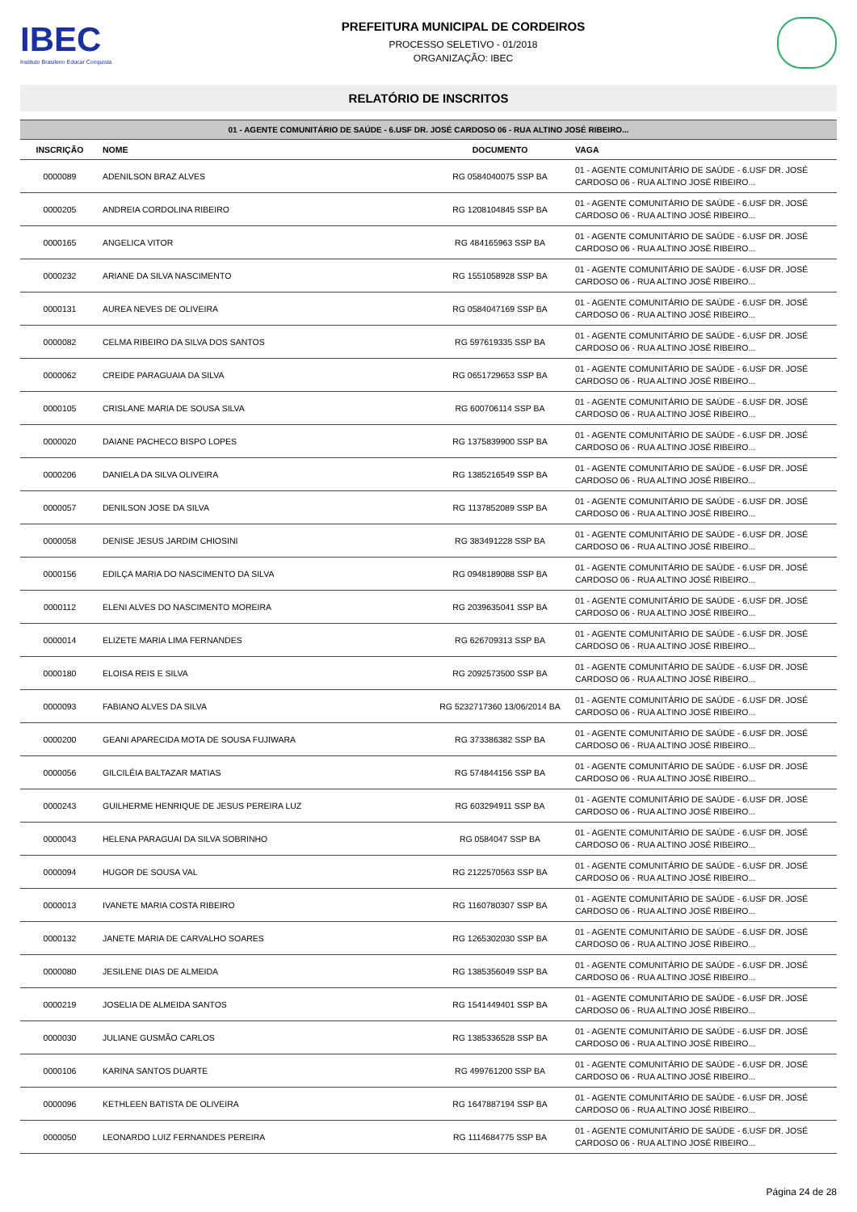IBEC
Instituto Brasileiro Educar Conquista
PREFEITURA MUNICIPAL DE CORDEIROS
PROCESSO SELETIVO - 01/2018
ORGANIZAÇÃO: IBEC
RELATÓRIO DE INSCRITOS
| 01 - AGENTE COMUNITÁRIO DE SAÚDE - 6.USF DR. JOSÉ CARDOSO 06 - RUA ALTINO JOSÉ RIBEIRO... | | | |
| --- | --- | --- | --- |
| INSCRIÇÃO | NOME | DOCUMENTO | VAGA |
| 0000089 | ADENILSON BRAZ ALVES | RG 0584040075 SSP BA | 01 - AGENTE COMUNITÁRIO DE SAÚDE - 6.USF DR. JOSÉ CARDOSO 06 - RUA ALTINO JOSÉ RIBEIRO... |
| 0000205 | ANDREIA CORDOLINA RIBEIRO | RG 1208104845 SSP BA | 01 - AGENTE COMUNITÁRIO DE SAÚDE - 6.USF DR. JOSÉ CARDOSO 06 - RUA ALTINO JOSÉ RIBEIRO... |
| 0000165 | ANGELICA VITOR | RG 484165963 SSP BA | 01 - AGENTE COMUNITÁRIO DE SAÚDE - 6.USF DR. JOSÉ CARDOSO 06 - RUA ALTINO JOSÉ RIBEIRO... |
| 0000232 | ARIANE DA SILVA NASCIMENTO | RG 1551058928 SSP BA | 01 - AGENTE COMUNITÁRIO DE SAÚDE - 6.USF DR. JOSÉ CARDOSO 06 - RUA ALTINO JOSÉ RIBEIRO... |
| 0000131 | AUREA NEVES DE OLIVEIRA | RG 0584047169 SSP BA | 01 - AGENTE COMUNITÁRIO DE SAÚDE - 6.USF DR. JOSÉ CARDOSO 06 - RUA ALTINO JOSÉ RIBEIRO... |
| 0000082 | CELMA RIBEIRO DA SILVA DOS SANTOS | RG 597619335 SSP BA | 01 - AGENTE COMUNITÁRIO DE SAÚDE - 6.USF DR. JOSÉ CARDOSO 06 - RUA ALTINO JOSÉ RIBEIRO... |
| 0000062 | CREIDE PARAGUAIA DA SILVA | RG 0651729653 SSP BA | 01 - AGENTE COMUNITÁRIO DE SAÚDE - 6.USF DR. JOSÉ CARDOSO 06 - RUA ALTINO JOSÉ RIBEIRO... |
| 0000105 | CRISLANE MARIA DE SOUSA SILVA | RG 600706114 SSP BA | 01 - AGENTE COMUNITÁRIO DE SAÚDE - 6.USF DR. JOSÉ CARDOSO 06 - RUA ALTINO JOSÉ RIBEIRO... |
| 0000020 | DAIANE PACHECO BISPO LOPES | RG 1375839900 SSP BA | 01 - AGENTE COMUNITÁRIO DE SAÚDE - 6.USF DR. JOSÉ CARDOSO 06 - RUA ALTINO JOSÉ RIBEIRO... |
| 0000206 | DANIELA DA SILVA OLIVEIRA | RG 1385216549 SSP BA | 01 - AGENTE COMUNITÁRIO DE SAÚDE - 6.USF DR. JOSÉ CARDOSO 06 - RUA ALTINO JOSÉ RIBEIRO... |
| 0000057 | DENILSON JOSE DA SILVA | RG 1137852089 SSP BA | 01 - AGENTE COMUNITÁRIO DE SAÚDE - 6.USF DR. JOSÉ CARDOSO 06 - RUA ALTINO JOSÉ RIBEIRO... |
| 0000058 | DENISE JESUS JARDIM CHIOSINI | RG 383491228 SSP BA | 01 - AGENTE COMUNITÁRIO DE SAÚDE - 6.USF DR. JOSÉ CARDOSO 06 - RUA ALTINO JOSÉ RIBEIRO... |
| 0000156 | EDILÇA MARIA DO NASCIMENTO DA SILVA | RG 0948189088 SSP BA | 01 - AGENTE COMUNITÁRIO DE SAÚDE - 6.USF DR. JOSÉ CARDOSO 06 - RUA ALTINO JOSÉ RIBEIRO... |
| 0000112 | ELENI ALVES DO NASCIMENTO MOREIRA | RG 2039635041 SSP BA | 01 - AGENTE COMUNITÁRIO DE SAÚDE - 6.USF DR. JOSÉ CARDOSO 06 - RUA ALTINO JOSÉ RIBEIRO... |
| 0000014 | ELIZETE MARIA LIMA FERNANDES | RG 626709313 SSP BA | 01 - AGENTE COMUNITÁRIO DE SAÚDE - 6.USF DR. JOSÉ CARDOSO 06 - RUA ALTINO JOSÉ RIBEIRO... |
| 0000180 | ELOISA REIS E SILVA | RG 2092573500 SSP BA | 01 - AGENTE COMUNITÁRIO DE SAÚDE - 6.USF DR. JOSÉ CARDOSO 06 - RUA ALTINO JOSÉ RIBEIRO... |
| 0000093 | FABIANO ALVES DA SILVA | RG 5232717360 13/06/2014 BA | 01 - AGENTE COMUNITÁRIO DE SAÚDE - 6.USF DR. JOSÉ CARDOSO 06 - RUA ALTINO JOSÉ RIBEIRO... |
| 0000200 | GEANI APARECIDA MOTA DE SOUSA FUJIWARA | RG 373386382 SSP BA | 01 - AGENTE COMUNITÁRIO DE SAÚDE - 6.USF DR. JOSÉ CARDOSO 06 - RUA ALTINO JOSÉ RIBEIRO... |
| 0000056 | GILCILÉIA BALTAZAR MATIAS | RG 574844156 SSP BA | 01 - AGENTE COMUNITÁRIO DE SAÚDE - 6.USF DR. JOSÉ CARDOSO 06 - RUA ALTINO JOSÉ RIBEIRO... |
| 0000243 | GUILHERME HENRIQUE DE JESUS PEREIRA LUZ | RG 603294911 SSP BA | 01 - AGENTE COMUNITÁRIO DE SAÚDE - 6.USF DR. JOSÉ CARDOSO 06 - RUA ALTINO JOSÉ RIBEIRO... |
| 0000043 | HELENA PARAGUAI DA SILVA SOBRINHO | RG 0584047 SSP BA | 01 - AGENTE COMUNITÁRIO DE SAÚDE - 6.USF DR. JOSÉ CARDOSO 06 - RUA ALTINO JOSÉ RIBEIRO... |
| 0000094 | HUGOR DE SOUSA VAL | RG 2122570563 SSP BA | 01 - AGENTE COMUNITÁRIO DE SAÚDE - 6.USF DR. JOSÉ CARDOSO 06 - RUA ALTINO JOSÉ RIBEIRO... |
| 0000013 | IVANETE MARIA COSTA RIBEIRO | RG 1160780307 SSP BA | 01 - AGENTE COMUNITÁRIO DE SAÚDE - 6.USF DR. JOSÉ CARDOSO 06 - RUA ALTINO JOSÉ RIBEIRO... |
| 0000132 | JANETE MARIA DE CARVALHO SOARES | RG 1265302030 SSP BA | 01 - AGENTE COMUNITÁRIO DE SAÚDE - 6.USF DR. JOSÉ CARDOSO 06 - RUA ALTINO JOSÉ RIBEIRO... |
| 0000080 | JESILENE DIAS DE ALMEIDA | RG 1385356049 SSP BA | 01 - AGENTE COMUNITÁRIO DE SAÚDE - 6.USF DR. JOSÉ CARDOSO 06 - RUA ALTINO JOSÉ RIBEIRO... |
| 0000219 | JOSELIA DE ALMEIDA SANTOS | RG 1541449401 SSP BA | 01 - AGENTE COMUNITÁRIO DE SAÚDE - 6.USF DR. JOSÉ CARDOSO 06 - RUA ALTINO JOSÉ RIBEIRO... |
| 0000030 | JULIANE GUSMÃO CARLOS | RG 1385336528 SSP BA | 01 - AGENTE COMUNITÁRIO DE SAÚDE - 6.USF DR. JOSÉ CARDOSO 06 - RUA ALTINO JOSÉ RIBEIRO... |
| 0000106 | KARINA SANTOS DUARTE | RG 499761200 SSP BA | 01 - AGENTE COMUNITÁRIO DE SAÚDE - 6.USF DR. JOSÉ CARDOSO 06 - RUA ALTINO JOSÉ RIBEIRO... |
| 0000096 | KETHLEEN BATISTA DE OLIVEIRA | RG 1647887194 SSP BA | 01 - AGENTE COMUNITÁRIO DE SAÚDE - 6.USF DR. JOSÉ CARDOSO 06 - RUA ALTINO JOSÉ RIBEIRO... |
| 0000050 | LEONARDO LUIZ FERNANDES PEREIRA | RG 1114684775 SSP BA | 01 - AGENTE COMUNITÁRIO DE SAÚDE - 6.USF DR. JOSÉ CARDOSO 06 - RUA ALTINO JOSÉ RIBEIRO... |
Página 24 de 28